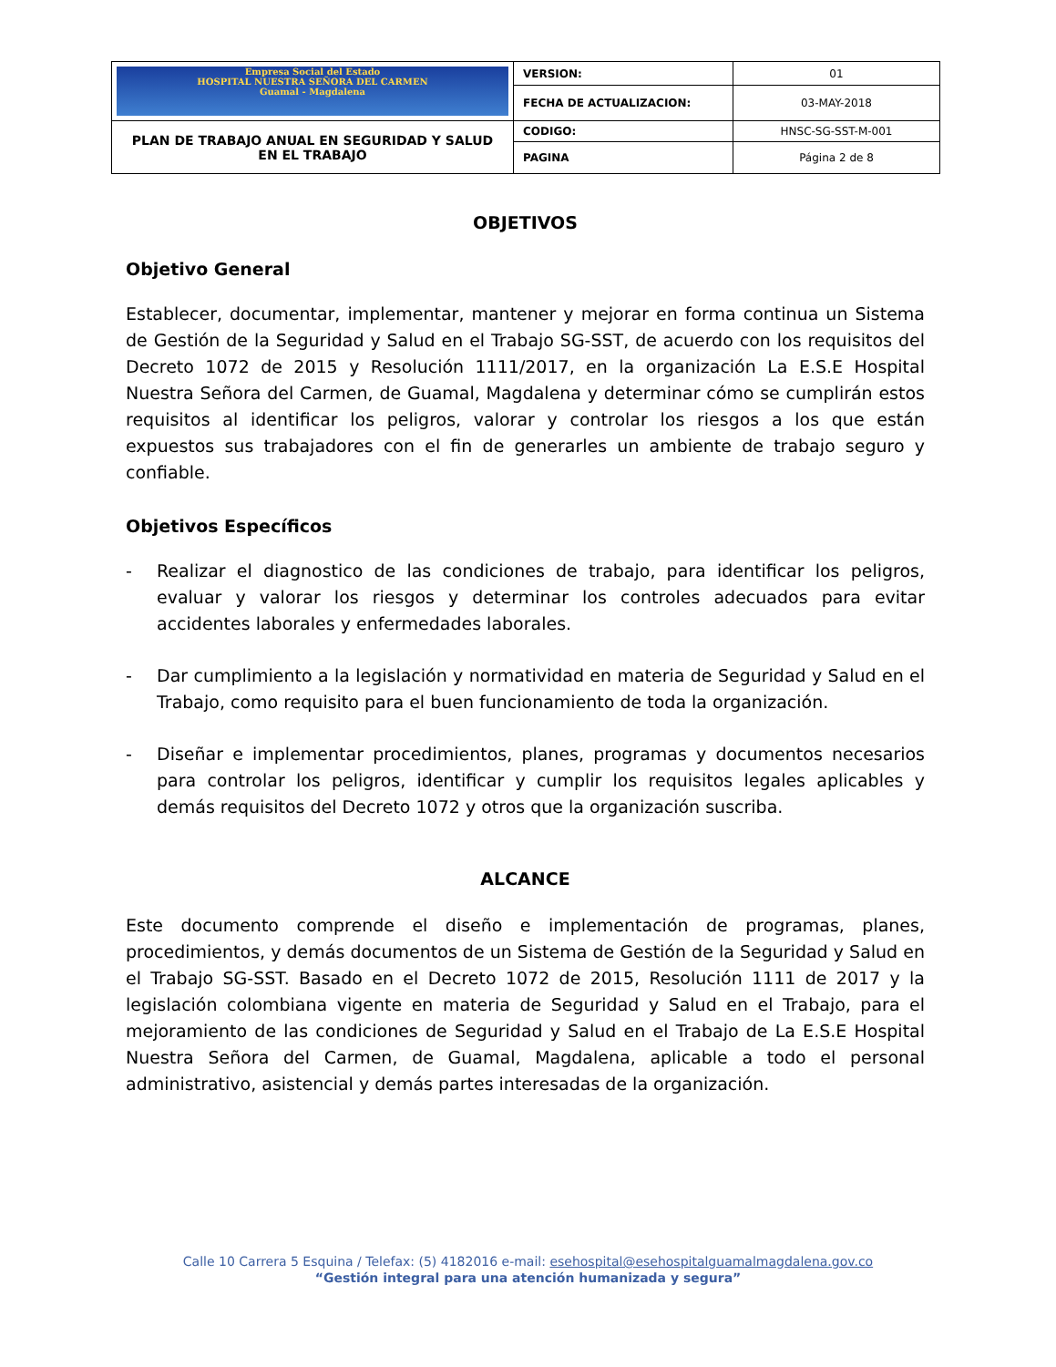| Empresa Social del Estado HOSPITAL NUESTRA SEÑORA DEL CARMEN Guamal - Magdalena | VERSION: | 01 |
| | FECHA DE ACTUALIZACION: | 03-MAY-2018 |
| PLAN DE TRABAJO ANUAL EN SEGURIDAD Y SALUD EN EL TRABAJO | CODIGO: | HNSC-SG-SST-M-001 |
| | PAGINA | Página 2 de 8 |
OBJETIVOS
Objetivo General
Establecer, documentar, implementar, mantener y mejorar en forma continua un Sistema de Gestión de la Seguridad y Salud en el Trabajo SG-SST, de acuerdo con los requisitos del Decreto 1072 de 2015 y Resolución 1111/2017, en la organización La E.S.E Hospital Nuestra Señora del Carmen, de Guamal, Magdalena y determinar cómo se cumplirán estos requisitos al identificar los peligros, valorar y controlar los riesgos a los que están expuestos sus trabajadores con el fin de generarles un ambiente de trabajo seguro y confiable.
Objetivos Específicos
- Realizar el diagnostico de las condiciones de trabajo, para identificar los peligros, evaluar y valorar los riesgos y determinar los controles adecuados para evitar accidentes laborales y enfermedades laborales.
- Dar cumplimiento a la legislación y normatividad en materia de Seguridad y Salud en el Trabajo, como requisito para el buen funcionamiento de toda la organización.
- Diseñar e implementar procedimientos, planes, programas y documentos necesarios para controlar los peligros, identificar y cumplir los requisitos legales aplicables y demás requisitos del Decreto 1072 y otros que la organización suscriba.
ALCANCE
Este documento comprende el diseño e implementación de programas, planes, procedimientos, y demás documentos de un Sistema de Gestión de la Seguridad y Salud en el Trabajo SG-SST. Basado en el Decreto 1072 de 2015, Resolución 1111 de 2017 y la legislación colombiana vigente en materia de Seguridad y Salud en el Trabajo, para el mejoramiento de las condiciones de Seguridad y Salud en el Trabajo de La E.S.E Hospital Nuestra Señora del Carmen, de Guamal, Magdalena, aplicable a todo el personal administrativo, asistencial y demás partes interesadas de la organización.
Calle 10 Carrera 5 Esquina / Telefax: (5) 4182016 e-mail: esehospital@esehospitalguamalmagdalena.gov.co
“Gestión integral para una atención humanizada y segura”